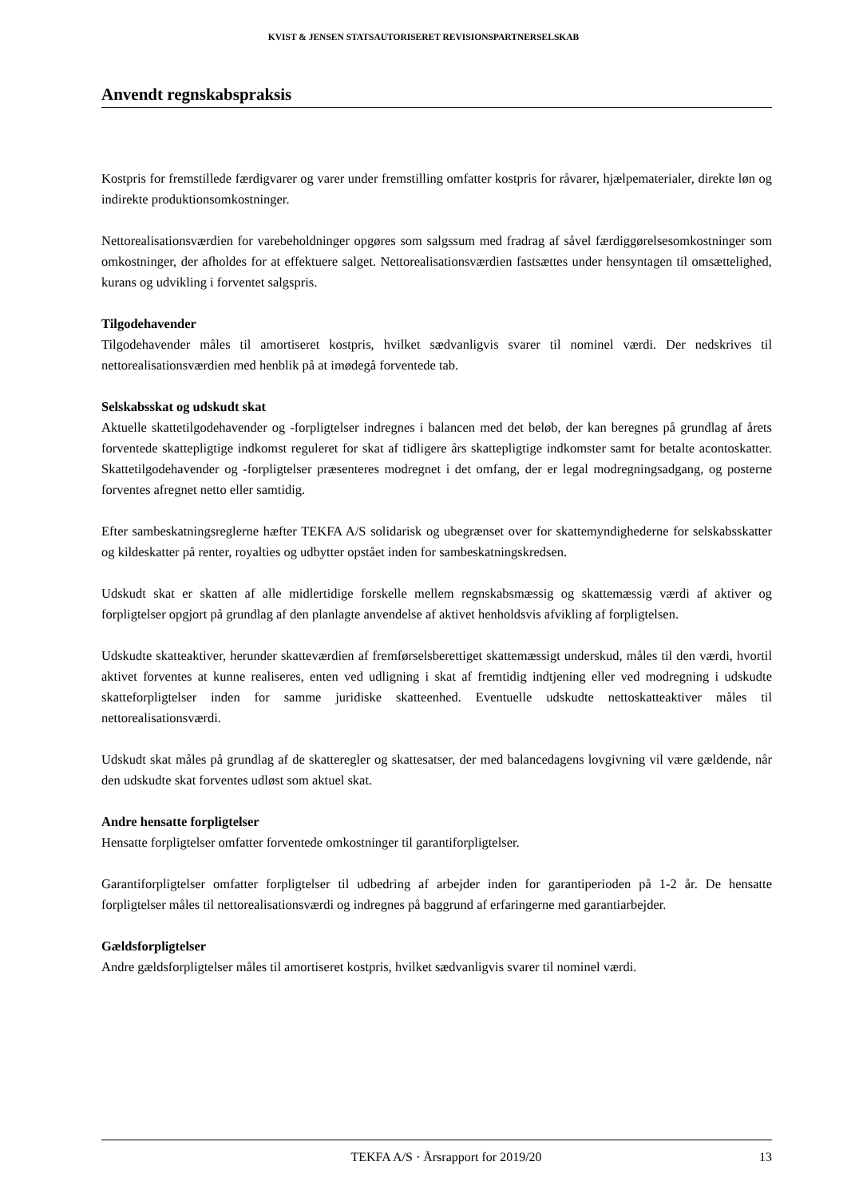KVIST & JENSEN STATSAUTORISERET REVISIONSPARTNERSELSKAB
Anvendt regnskabspraksis
Kostpris for fremstillede færdigvarer og varer under fremstilling omfatter kostpris for råvarer, hjælpematerialer, direkte løn og indirekte produktionsomkostninger.
Nettorealisationsværdien for varebeholdninger opgøres som salgssum med fradrag af såvel færdiggørelsesomkostninger som omkostninger, der afholdes for at effektuere salget. Nettorealisationsværdien fastsættes under hensyntagen til omsættelighed, kurans og udvikling i forventet salgspris.
Tilgodehavender
Tilgodehavender måles til amortiseret kostpris, hvilket sædvanligvis svarer til nominel værdi. Der nedskrives til nettorealisationsværdien med henblik på at imødegå forventede tab.
Selskabsskat og udskudt skat
Aktuelle skattetilgodehavender og -forpligtelser indregnes i balancen med det beløb, der kan beregnes på grundlag af årets forventede skattepligtige indkomst reguleret for skat af tidligere års skattepligtige indkomster samt for betalte acontoskatter. Skattetilgodehavender og -forpligtelser præsenteres modregnet i det omfang, der er legal modregningsadgang, og posterne forventes afregnet netto eller samtidig.
Efter sambeskatningsreglerne hæfter TEKFA A/S solidarisk og ubegrænset over for skattemyndighederne for selskabsskatter og kildeskatter på renter, royalties og udbytter opstået inden for sambeskatningskredsen.
Udskudt skat er skatten af alle midlertidige forskelle mellem regnskabsmæssig og skattemæssig værdi af aktiver og forpligtelser opgjort på grundlag af den planlagte anvendelse af aktivet henholdsvis afvikling af forpligtelsen.
Udskudte skatteaktiver, herunder skatteværdien af fremførselsberettiget skattemæssigt underskud, måles til den værdi, hvortil aktivet forventes at kunne realiseres, enten ved udligning i skat af fremtidig indtjening eller ved modregning i udskudte skatteforpligtelser inden for samme juridiske skatteenhed. Eventuelle udskudte nettoskatteaktiver måles til nettorealisationsværdi.
Udskudt skat måles på grundlag af de skatteregler og skattesatser, der med balancedagens lovgivning vil være gældende, når den udskudte skat forventes udløst som aktuel skat.
Andre hensatte forpligtelser
Hensatte forpligtelser omfatter forventede omkostninger til garantiforpligtelser.
Garantiforpligtelser omfatter forpligtelser til udbedring af arbejder inden for garantiperioden på 1-2 år. De hensatte forpligtelser måles til nettorealisationsværdi og indregnes på baggrund af erfaringerne med garantiarbejder.
Gældsforpligtelser
Andre gældsforpligtelser måles til amortiseret kostpris, hvilket sædvanligvis svarer til nominel værdi.
TEKFA A/S · Årsrapport for 2019/20 13